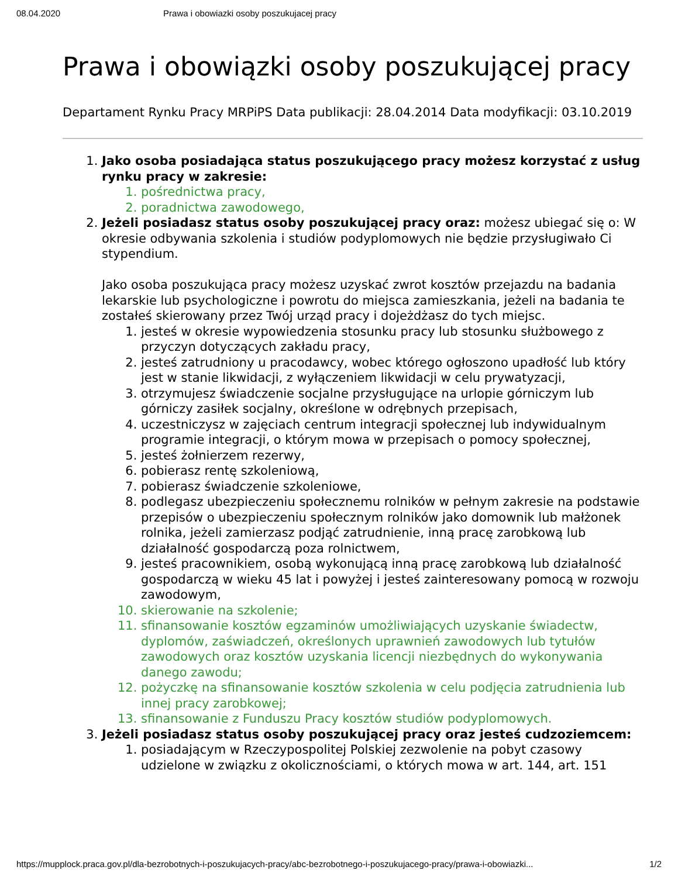08.04.2020 Prawa i obowiazki osoby poszukujacej pracy
Prawa i obowiązki osoby poszukującej pracy
Departament Rynku Pracy MRPiPS Data publikacji: 28.04.2014 Data modyfikacji: 03.10.2019
1. Jako osoba posiadająca status poszukującego pracy możesz korzystać z usług rynku pracy w zakresie:
1. pośrednictwa pracy,
2. poradnictwa zawodowego,
2. Jeżeli posiadasz status osoby poszukującej pracy oraz: możesz ubiegać się o: W okresie odbywania szkolenia i studiów podyplomowych nie będzie przysługiwało Ci stypendium.
Jako osoba poszukująca pracy możesz uzyskać zwrot kosztów przejazdu na badania lekarskie lub psychologiczne i powrotu do miejsca zamieszkania, jeżeli na badania te zostałeś skierowany przez Twój urząd pracy i dojeżdżasz do tych miejsc.
1. jesteś w okresie wypowiedzenia stosunku pracy lub stosunku służbowego z przyczyn dotyczących zakładu pracy,
2. jesteś zatrudniony u pracodawcy, wobec którego ogłoszono upadłość lub który jest w stanie likwidacji, z wyłączeniem likwidacji w celu prywatyzacji,
3. otrzymujesz świadczenie socjalne przysługujące na urlopie górniczym lub górniczy zasiłek socjalny, określone w odrębnych przepisach,
4. uczestniczysz w zajęciach centrum integracji społecznej lub indywidualnym programie integracji, o którym mowa w przepisach o pomocy społecznej,
5. jesteś żołnierzem rezerwy,
6. pobierasz rentę szkoleniową,
7. pobierasz świadczenie szkoleniowe,
8. podlegasz ubezpieczeniu społecznemu rolników w pełnym zakresie na podstawie przepisów o ubezpieczeniu społecznym rolników jako domownik lub małżonek rolnika, jeżeli zamierzasz podjąć zatrudnienie, inną pracę zarobkową lub działalność gospodarczą poza rolnictwem,
9. jesteś pracownikiem, osobą wykonującą inną pracę zarobkową lub działalność gospodarczą w wieku 45 lat i powyżej i jesteś zainteresowany pomocą w rozwoju zawodowym,
10. skierowanie na szkolenie;
11. sfinansowanie kosztów egzaminów umożliwiających uzyskanie świadectw, dyplomów, zaświadczeń, określonych uprawnień zawodowych lub tytułów zawodowych oraz kosztów uzyskania licencji niezbędnych do wykonywania danego zawodu;
12. pożyczkę na sfinansowanie kosztów szkolenia w celu podjęcia zatrudnienia lub innej pracy zarobkowej;
13. sfinansowanie z Funduszu Pracy kosztów studiów podyplomowych.
3. Jeżeli posiadasz status osoby poszukującej pracy oraz jesteś cudzoziemcem:
1. posiadającym w Rzeczypospolitej Polskiej zezwolenie na pobyt czasowy udzielone w związku z okolicznościami, o których mowa w art. 144, art. 151
https://mupplock.praca.gov.pl/dla-bezrobotnych-i-poszukujacych-pracy/abc-bezrobotnego-i-poszukujacego-pracy/prawa-i-obowiazki... 1/2